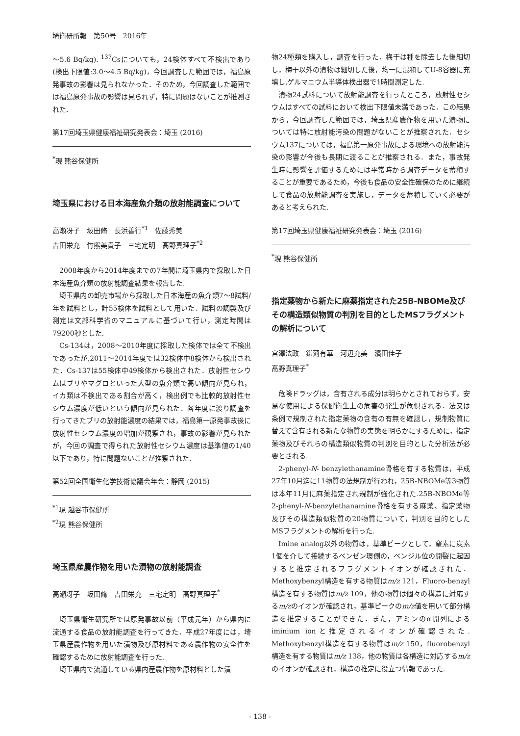埼衛研所報　第50号　2016年
～5.6 Bq/kg). <sup>137</sup>Csについても，24検体すべて不検出であり(検出下限値:3.0～4.5 Bq/kg)，今回調査した範囲では，福島原発事故の影響は見られなかった．そのため，今回調査した範囲では福島原発事故の影響は見られず，特に問題はないことが推測された.
第17回埼玉県健康福祉研究発表会：埼玉 (2016)
<sup>*</sup> 現 熊谷保健所
埼玉県における日本海産魚介類の放射能調査について
高瀬冴子　坂田脩　長浜善行<sup>*1</sup>　佐藤秀美
吉田栄充　竹熊美貴子　三宅定明　髙野真理子<sup>*2</sup>
2008年度から2014年度までの7年間に埼玉県内で採取した日本海産魚介類の放射能調査結果を報告した.
埼玉県内の卸売市場から採取した日本海産の魚介類7～8試料/年を試料とし，計55検体を試料として用いた．試料の調製及び測定は文部科学省のマニュアルに基づいて行い，測定時間は79200秒とした.
Cs-134は，2008～2010年度に採取した検体では全て不検出であったが,2011～2014年度では32検体中8検体から検出された．Cs-137は55検体中49検体から検出された．放射性セシウムはブリやマグロといった大型の魚介類で高い傾向が見られ，イカ類は不検出である割合が高く，検出例でも比較的放射性セシウム濃度が低いという傾向が見られた．各年度に渡り調査を行ってきたブリの放射能濃度の結果では，福島第一原発事故後に放射性セシウム濃度の増加が観察され，事故の影響が見られたが，今回の調査で得られた放射性セシウム濃度は基準値の1/40以下であり，特に問題ないことが推察された.
第52回全国衛生化学技術協議会年会：静岡 (2015)
<sup>*1</sup>現 越谷市保健所
<sup>*2</sup>現 熊谷保健所
埼玉県産農作物を用いた漬物の放射能調査
高瀬冴子　坂田脩　吉田栄充　三宅定明　髙野真理子<sup>*</sup>
埼玉県衛生研究所では原発事故以前（平成元年）から県内に流通する食品の放射能調査を行ってきた．平成27年度には，埼玉県産農作物を用いた漬物及び原材料である農作物の安全性を確認するために放射能調査を行った.
埼玉県内で流通している県内産農作物を原材料とした漬
物24種類を購入し，調査を行った．梅干は種を除去した後細切し，梅干以外の漬物は細切した後，均一に混和してU-8容器に充填し,ゲルマニウム半導体検出器で1時間測定した.
漬物24試料について放射能調査を行ったところ，放射性セシウムはすべての試料において検出下限値未満であった．この結果から，今回調査した範囲では，埼玉県産農作物を用いた漬物については特に放射能汚染の問題がないことが推察された．セシウム137については，福島第一原発事故による環境への放射能汚染の影響が今後も長期に渡ることが推察される．また，事故発生時に影響を評価するためには平常時から調査データを蓄積することが重要であるため，今後も食品の安全性確保のために継続して食品の放射能調査を実施し，データを蓄積していく必要があると考えられた.
第17回埼玉県健康福祉研究発表会：埼玉 (2016)
<sup>*</sup> 現 熊谷保健所
指定薬物から新たに麻薬指定された25B-NBOMe及びその構造類似物質の判別を目的としたMSフラグメントの解析について
宮澤法政　鎌苅有華　河辺充美　濱田佳子
髙野真理子<sup>*</sup>
危険ドラッグは，含有される成分は明らかとされておらず，安易な使用による保健衛生上の危害の発生が危惧される．法又は条例で規制された指定薬物の含有の有無を確認し，規制物質に替えて含有される新たな物質の実態を明らかにするために，指定薬物及びそれらの構造類似物質の判別を目的とした分析法が必要とされる.
2-phenyl-N- benzylethanamine骨格を有する物質は，平成27年10月迄に11物質の法規制が行われ，25B-NBOMe等3物質は本年11月に麻薬指定され規制が強化された.25B-NBOMe等2-phenyl-N-benzylethanamine骨格を有する麻薬、指定薬物及びその構造類似物質の20物質について，判別を目的とした MSフラグメントの解析を行った.
Imine analog以外の物質は，基準ピークとして，窒素に炭素1個を介して接続するベンゼン環側の，ベンジル位の開裂に起因すると推定されるフラグメントイオンが確認された．Methoxybenzyl構造を有する物質はm/z 121，Fluoro-benzyl構造を有する物質はm/z 109，他の物質は個々の構造に対応するm/zのイオンが確認され，基準ピークのm/z値を用いて部分構造を推定することができた．また，アミンのα開列によるiminium ionと推定されるイオンが確認された. Methoxybenzyl構造を有する物質はm/z 150，fluorobenzyl構造を有する物質はm/z 138，他の物質は各構造に対応するm/zのイオンが確認され，構造の推定に役立つ情報であった.
- 138 -